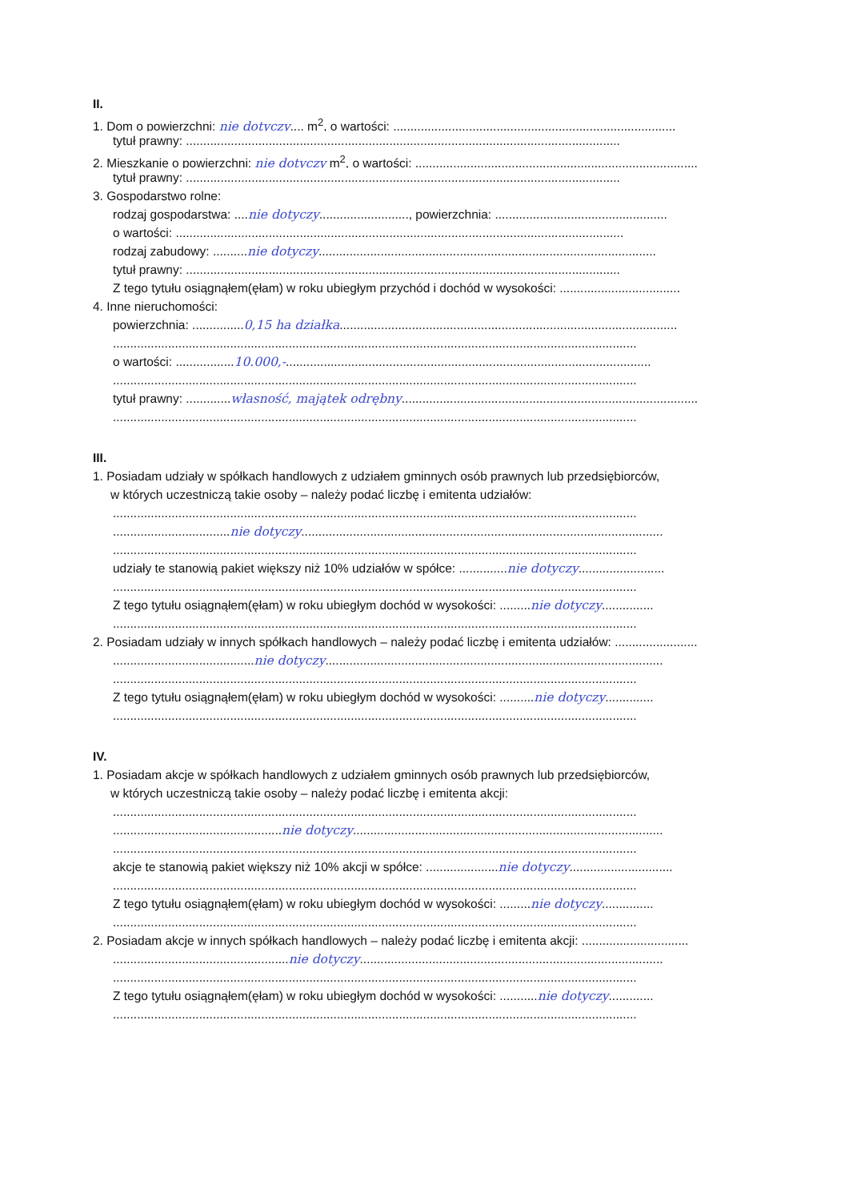II.
1. Dom o powierzchni: nie dotyczy.... m<sup>2</sup>, o wartości: ..................................................................................
tytuł prawny: ..............................................................................................................................
2. Mieszkanie o powierzchni: nie dotyczy m<sup>2</sup>, o wartości: ..................................................................................
tytuł prawny: ..............................................................................................................................
3. Gospodarstwo rolne:
rodzaj gospodarstwa: ....nie dotyczy.........................., powierzchnia: ..................................................
o wartości: ..................................................................................................................................
rodzaj zabudowy: ..........nie dotyczy..................................................................................................
tytuł prawny: ..............................................................................................................................
Z tego tytułu osiągnąłem(ęłam) w roku ubiegłym przychód i dochód w wysokości: ...................................
4. Inne nieruchomości:
powierzchnia: ...............0,15 ha działka..................................................................................................
........................................................................................................................................................
o wartości: .................10.000,-..........................................................................................................
........................................................................................................................................................
tytuł prawny: .............własność, majątek odrębny......................................................................................
........................................................................................................................................................
III.
1. Posiadam udziały w spółkach handlowych z udziałem gminnych osób prawnych lub przedsiębiorców,
w których uczestniczą takie osoby – należy podać liczbę i emitenta udziałów:
........................................................................................................................................................
..................................nie dotyczy.........................................................................................................
........................................................................................................................................................
udziały te stanowią pakiet większy niż 10% udziałów w spółce: ..............nie dotyczy.........................
........................................................................................................................................................
Z tego tytułu osiągnąłem(ęłam) w roku ubiegłym dochód w wysokości: .........nie dotyczy...............
........................................................................................................................................................
2. Posiadam udziały w innych spółkach handlowych – należy podać liczbę i emitenta udziałów: ........................
.........................................nie dotyczy..................................................................................................
........................................................................................................................................................
Z tego tytułu osiągnąłem(ęłam) w roku ubiegłym dochód w wysokości: ..........nie dotyczy..............
........................................................................................................................................................
IV.
1. Posiadam akcje w spółkach handlowych z udziałem gminnych osób prawnych lub przedsiębiorców,
w których uczestniczą takie osoby – należy podać liczbę i emitenta akcji:
........................................................................................................................................................
.................................................nie dotyczy..........................................................................................
........................................................................................................................................................
akcje te stanowią pakiet większy niż 10% akcji w spółce: .....................nie dotyczy..............................
........................................................................................................................................................
Z tego tytułu osiągnąłem(ęłam) w roku ubiegłym dochód w wysokości: .........nie dotyczy...............
........................................................................................................................................................
2. Posiadam akcje w innych spółkach handlowych – należy podać liczbę i emitenta akcji: ...............................
...................................................nie dotyczy........................................................................................
........................................................................................................................................................
Z tego tytułu osiągnąłem(ęłam) w roku ubiegłym dochód w wysokości: ...........nie dotyczy.............
........................................................................................................................................................